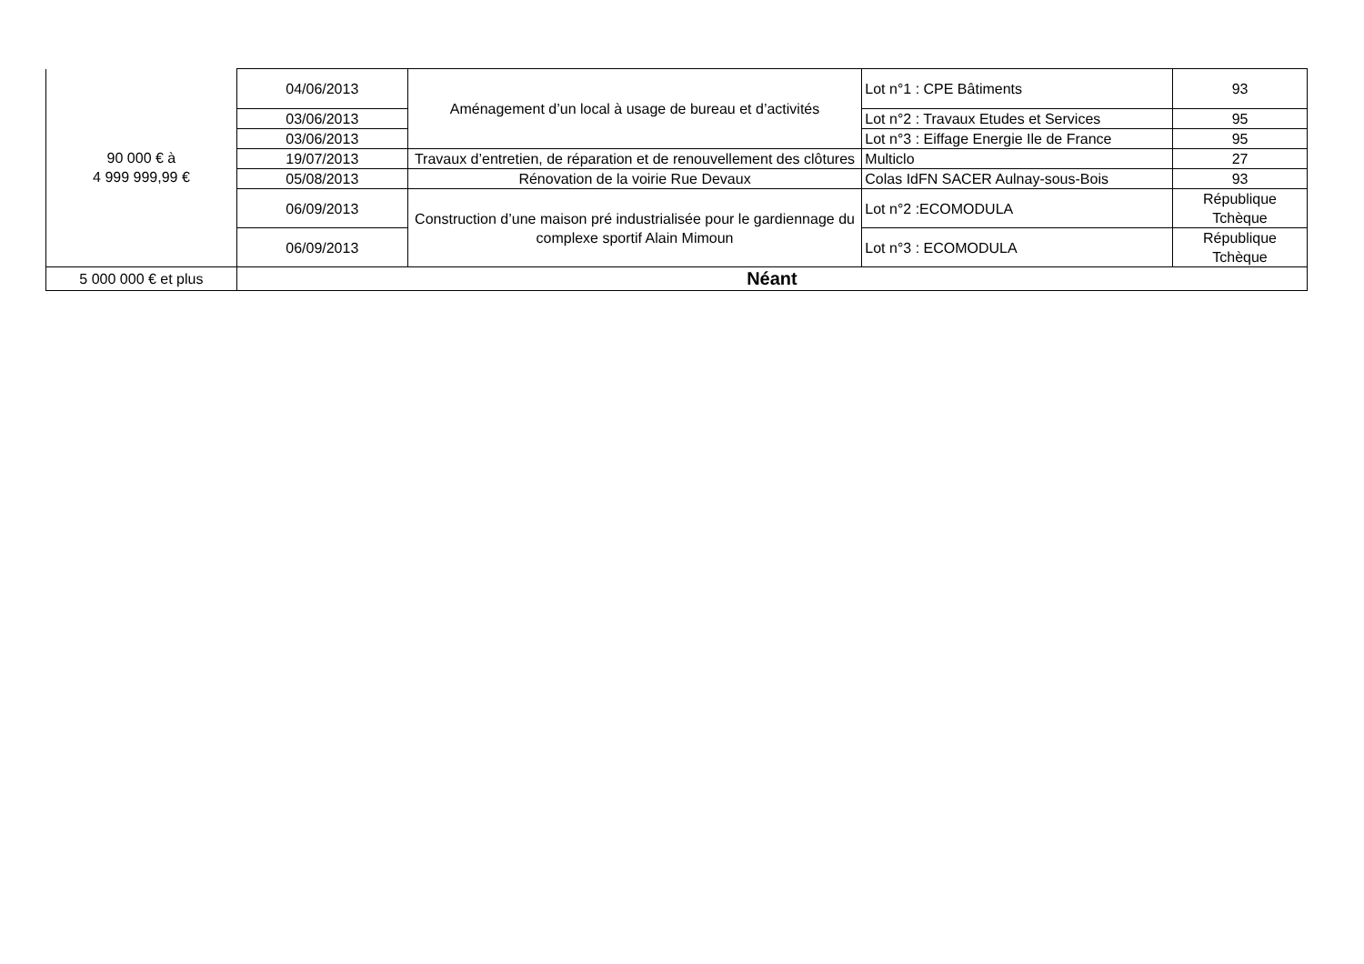| 90 000 € à 4 999 999,99 € | 04/06/2013 | Aménagement d’un local à usage de bureau et d’activités | Lot n°1 : CPE Bâtiments | 93 |
| | 03/06/2013 | | Lot n°2 : Travaux Etudes et Services | 95 |
| | 03/06/2013 | | Lot n°3 : Eiffage Energie Ile de France | 95 |
| | 19/07/2013 | Travaux d’entretien, de réparation et de renouvellement des clôtures | Multiclo | 27 |
| | 05/08/2013 | Rénovation de la voirie Rue Devaux | Colas IdFN SACER Aulnay-sous-Bois | 93 |
| | 06/09/2013 | Construction d’une maison pré industrialisée pour le gardiennage du complexe sportif Alain Mimoun | Lot n°2 :ECOMODULA | République Tchèque |
| | 06/09/2013 | | Lot n°3 : ECOMODULA | République Tchèque |
| 5 000 000 € et plus | Néant | | | |